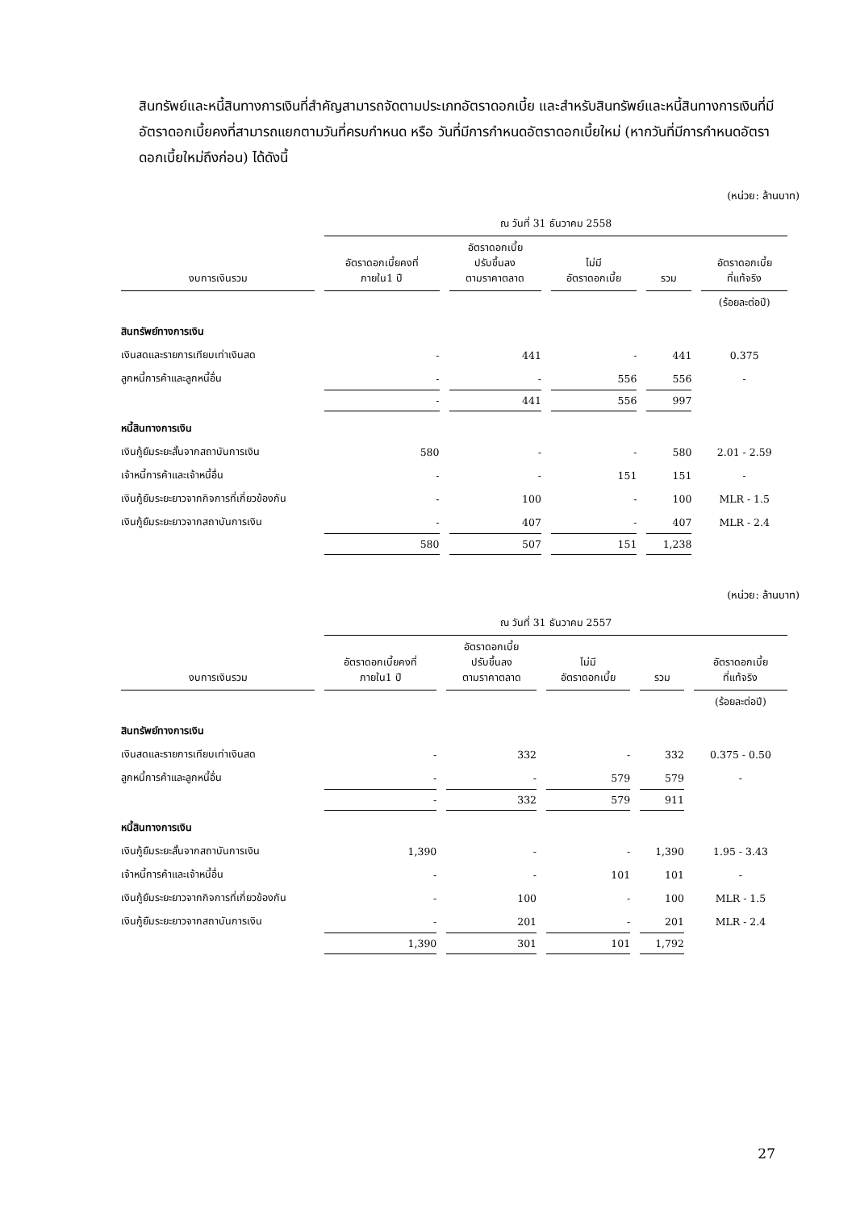สินทรัพย์และหนี้สินทางการเงินที่สำคัญสามารถจัดตามประเภทอัตราดอกเบี้ย และสำหรับสินทรัพย์และหนี้สินทางการเงินที่มีอัตราดอกเบี้ยคงที่สามารถแยกตามวันที่ครบกำหนด หรือ วันที่มีการกำหนดอัตราดอกเบี้ยใหม่ (หากวันที่มีการกำหนดอัตราดอกเบี้ยใหม่ถึงก่อน) ได้ดังนี้
(หน่วย: ล้านบาท)
| | ณ วันที่ 31 ธันวาคม 2558 | | | | |
| --- | --- | --- | --- | --- | --- |
| งบการเงินรวม | อัตราดอกเบี้ยคงที่ ภายใน1 ปี | อัตราดอกเบี้ย ปรับขึ้นลง ตามราคาตลาด | ไม่มี อัตราดอกเบี้ย | รวม | อัตราดอกเบี้ย ที่แท้จริง |
| | | | | | (ร้อยละต่อปี) |
| สินทรัพย์ทางการเงิน | | | | | |
| เงินสดและรายการเทียบเท่าเงินสด | - | 441 | - | 441 | 0.375 |
| ลูกหนี้การค้าและลูกหนี้อื่น | - | - | 556 | 556 | - |
| | - | 441 | 556 | 997 | |
| หนี้สินทางการเงิน | | | | | |
| เงินกู้ยืมระยะสั้นจากสถาบันการเงิน | 580 | - | - | 580 | 2.01 - 2.59 |
| เจ้าหนี้การค้าและเจ้าหนี้อื่น | - | - | 151 | 151 | - |
| เงินกู้ยืมระยะยาวจากกิจการที่เกี่ยวข้องกัน | - | 100 | - | 100 | MLR - 1.5 |
| เงินกู้ยืมระยะยาวจากสถาบันการเงิน | - | 407 | - | 407 | MLR - 2.4 |
| | 580 | 507 | 151 | 1,238 | |
(หน่วย: ล้านบาท)
| | ณ วันที่ 31 ธันวาคม 2557 | | | | |
| --- | --- | --- | --- | --- | --- |
| งบการเงินรวม | อัตราดอกเบี้ยคงที่ ภายใน1 ปี | อัตราดอกเบี้ย ปรับขึ้นลง ตามราคาตลาด | ไม่มี อัตราดอกเบี้ย | รวม | อัตราดอกเบี้ย ที่แท้จริง |
| | | | | | (ร้อยละต่อปี) |
| สินทรัพย์ทางการเงิน | | | | | |
| เงินสดและรายการเทียบเท่าเงินสด | - | 332 | - | 332 | 0.375 - 0.50 |
| ลูกหนี้การค้าและลูกหนี้อื่น | - | - | 579 | 579 | - |
| | - | 332 | 579 | 911 | |
| หนี้สินทางการเงิน | | | | | |
| เงินกู้ยืมระยะสั้นจากสถาบันการเงิน | 1,390 | - | - | 1,390 | 1.95 - 3.43 |
| เจ้าหนี้การค้าและเจ้าหนี้อื่น | - | - | 101 | 101 | - |
| เงินกู้ยืมระยะยาวจากกิจการที่เกี่ยวข้องกัน | - | 100 | - | 100 | MLR - 1.5 |
| เงินกู้ยืมระยะยาวจากสถาบันการเงิน | - | 201 | - | 201 | MLR - 2.4 |
| | 1,390 | 301 | 101 | 1,792 | |
27